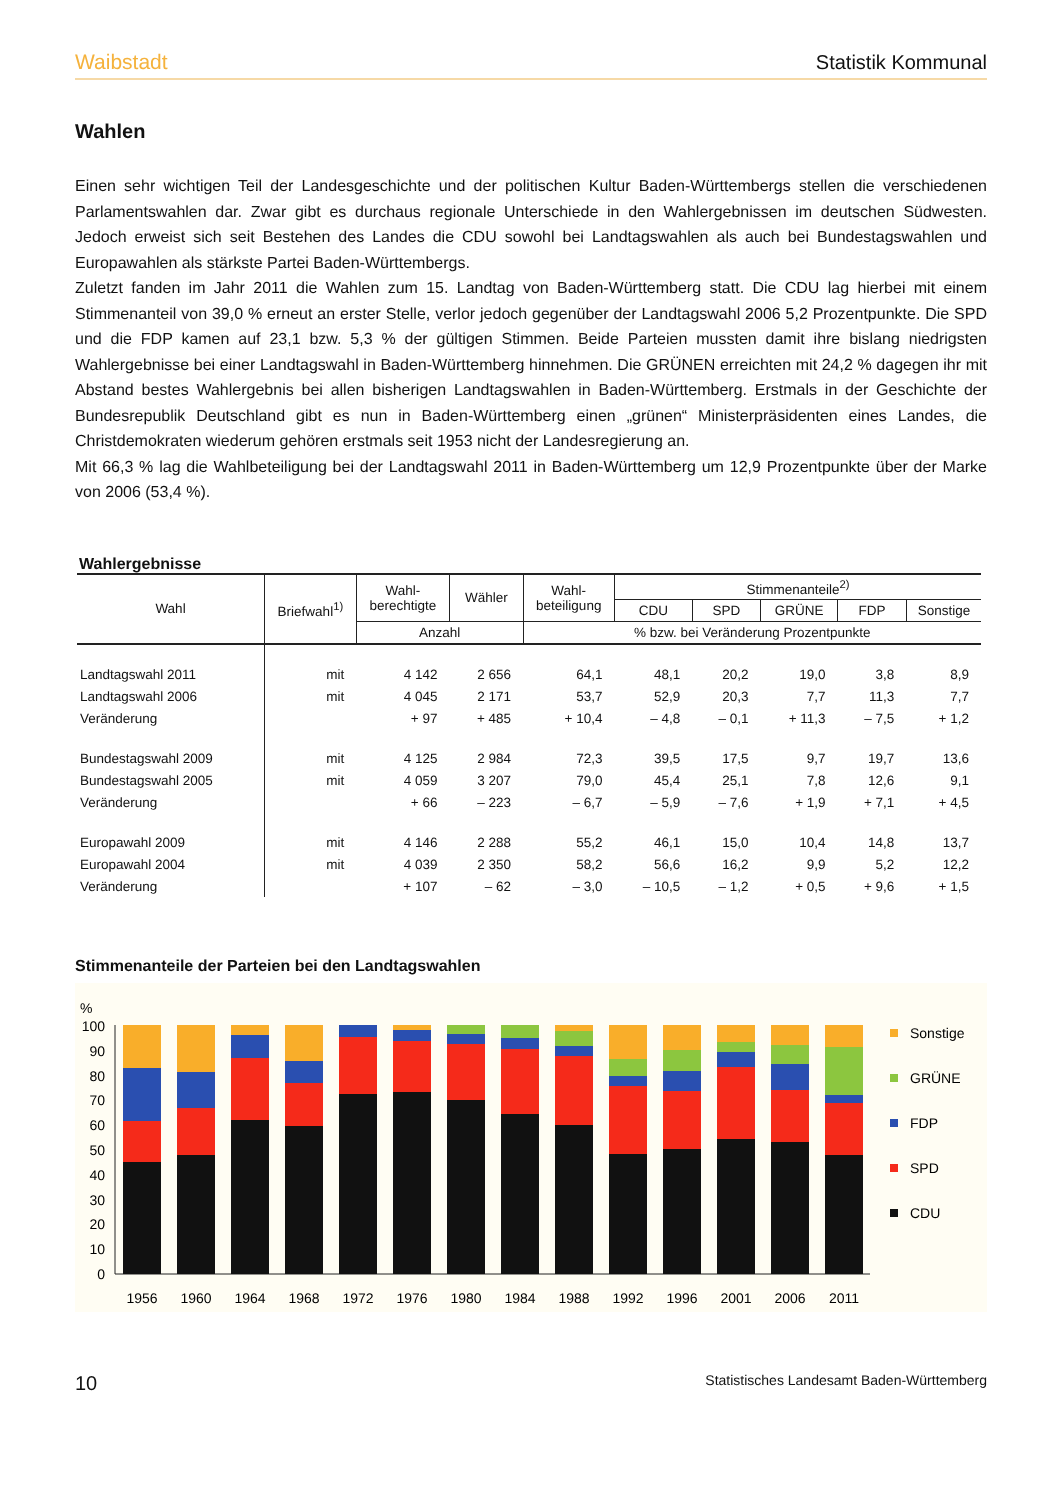Waibstadt Statistik Kommunal
Wahlen
Einen sehr wichtigen Teil der Landesgeschichte und der politischen Kultur Baden-Württembergs stellen die verschiedenen Parlamentswahlen dar. Zwar gibt es durchaus regionale Unterschiede in den Wahlergebnissen im deutschen Südwesten. Jedoch erweist sich seit Bestehen des Landes die CDU sowohl bei Landtagswahlen als auch bei Bundestagswahlen und Europawahlen als stärkste Partei Baden-Württembergs.
Zuletzt fanden im Jahr 2011 die Wahlen zum 15. Landtag von Baden-Württemberg statt. Die CDU lag hierbei mit einem Stimmenanteil von 39,0 % erneut an erster Stelle, verlor jedoch gegenüber der Landtagswahl 2006 5,2 Prozentpunkte. Die SPD und die FDP kamen auf 23,1 bzw. 5,3 % der gültigen Stimmen. Beide Parteien mussten damit ihre bislang niedrigsten Wahlergebnisse bei einer Landtagswahl in Baden-Württemberg hinnehmen. Die GRÜNEN erreichten mit 24,2 % dagegen ihr mit Abstand bestes Wahlergebnis bei allen bisherigen Landtagswahlen in Baden-Württemberg. Erstmals in der Geschichte der Bundesrepublik Deutschland gibt es nun in Baden-Württemberg einen „grünen“ Ministerpräsidenten eines Landes, die Christdemokraten wiederum gehören erstmals seit 1953 nicht der Landesregierung an.
Mit 66,3 % lag die Wahlbeteiligung bei der Landtagswahl 2011 in Baden-Württemberg um 12,9 Prozentpunkte über der Marke von 2006 (53,4 %).
Wahlergebnisse
| Wahl | Briefwahl<sup>1)</sup> | Wahl- berechtigte | Wähler | Wahl- beteiligung | Stimmenanteile<sup>2)</sup> | | | | |
| --- | --- | --- | --- | --- | --- | --- | --- | --- | --- |
| | | | | | CDU | SPD | GRÜNE | FDP | Sonstige |
| | | Anzahl | | % bzw. bei Veränderung Prozentpunkte | | | | | |
| Landtagswahl 2011 | mit | 4 142 | 2 656 | 64,1 | 48,1 | 20,2 | 19,0 | 3,8 | 8,9 |
| Landtagswahl 2006 | mit | 4 045 | 2 171 | 53,7 | 52,9 | 20,3 | 7,7 | 11,3 | 7,7 |
| Veränderung | | + 97 | + 485 | + 10,4 | – 4,8 | – 0,1 | + 11,3 | – 7,5 | + 1,2 |
| Bundestagswahl 2009 | mit | 4 125 | 2 984 | 72,3 | 39,5 | 17,5 | 9,7 | 19,7 | 13,6 |
| Bundestagswahl 2005 | mit | 4 059 | 3 207 | 79,0 | 45,4 | 25,1 | 7,8 | 12,6 | 9,1 |
| Veränderung | | + 66 | – 223 | – 6,7 | – 5,9 | – 7,6 | + 1,9 | + 7,1 | + 4,5 |
| Europawahl 2009 | mit | 4 146 | 2 288 | 55,2 | 46,1 | 15,0 | 10,4 | 14,8 | 13,7 |
| Europawahl 2004 | mit | 4 039 | 2 350 | 58,2 | 56,6 | 16,2 | 9,9 | 5,2 | 12,2 |
| Veränderung | | + 107 | – 62 | – 3,0 | – 10,5 | – 1,2 | + 0,5 | + 9,6 | + 1,5 |
Stimmenanteile der Parteien bei den Landtagswahlen
%
100
90
80
70
60
50
40
30
20
10
0
1956
1960
1964
1968
1972
1976
1980
1984
1988
1992
1996
2001
2006
2011
Sonstige
GRÜNE
FDP
SPD
CDU
10 Statistisches Landesamt Baden-Württemberg